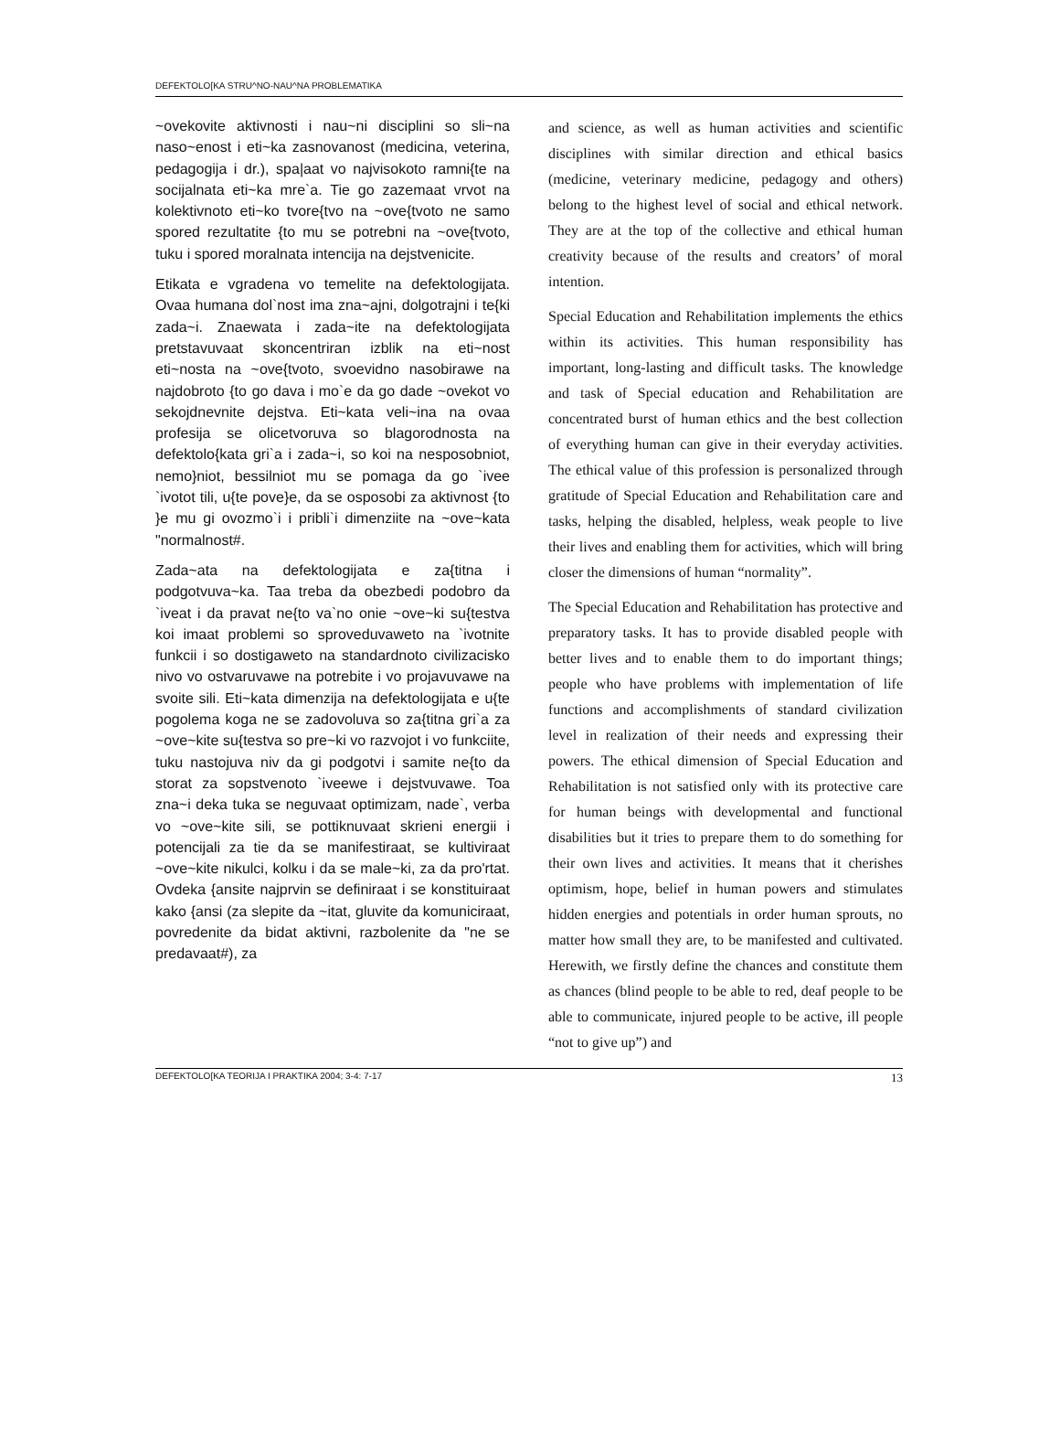DEFEKTOLO[KA STRU^NO-NAU^NA PROBLEMATIKA
~ovekovite aktivnosti i nau~ni disciplini so sli~na naso~enost i eti~ka zasnovanost (medicina, veterina, pedagogija i dr.), spa|aat vo najvisokoto ramni{te na socijalnata eti~ka mre`a. Tie go zazemaat vrvot na kolektivnoto eti~ko tvore{tvo na ~ove{tvoto ne samo spored rezultatite {to mu se potrebni na ~ove{tvoto, tuku i spored moralnata intencija na dejstvenicite.
Etikata e vgradena vo temelite na defektologijata. Ovaa humana dol`nost ima zna~ajni, dolgotrajni i te{ki zada~i. Znaewata i zada~ite na defektologijata pretstavuvaat skoncentriran izblik na eti~nost eti~nosta na ~ove{tvoto, svoevidno nasobirawe na najdobroto {to go dava i mo`e da go dade ~ovekot vo sekojdnevnite dejstva. Eti~kata veli~ina na ovaa profesija se olicetvoruva so blagorodnosta na defektolo{kata gri`a i zada~i, so koi na nesposobniot, nemo}niot, bessilniot mu se pomaga da go `ivee `ivotot tili, u{te pove}e, da se osposobi za aktivnost {to }e mu gi ovozmo`i i pribli`i dimenziite na ~ove~kata "normalnost#.
Zada~ata na defektologijata e za{titna i podgotvuva~ka. Taa treba da obezbedi podobro da `iveat i da pravat ne{to va`no onie ~ove~ki su{testva koi imaat problemi so sproveduvaweto na `ivotnite funkcii i so dostigaweto na standardnoto civilizacisko nivo vo ostvaruvawe na potrebite i vo projavuvawe na svoite sili. Eti~kata dimenzija na defektologijata e u{te pogolema koga ne se zadovoluva so za{titna gri`a za ~ove~kite su{testva so pre~ki vo razvojot i vo funkciite, tuku nastojuva niv da gi podgotvi i samite ne{to da storat za sopstvenoto `iveewe i dejstvuvawe. Toa zna~i deka tuka se neguvaat optimizam, nade`, verba vo ~ove~kite sili, se pottiknuvaat skrieni energii i potencijali za tie da se manifestiraat, se kultiviraat ~ove~kite nikulci, kolku i da se male~ki, za da pro'rtat. Ovdeka {ansite najprvin se definiraat i se konstituiraat kako {ansi (za slepite da ~itat, gluvite da komuniciraat, povredenite da bidat aktivni, razbolenite da "ne se predavaat#), za
and science, as well as human activities and scientific disciplines with similar direction and ethical basics (medicine, veterinary medicine, pedagogy and others) belong to the highest level of social and ethical network. They are at the top of the collective and ethical human creativity because of the results and creators’ of moral intention.
Special Education and Rehabilitation implements the ethics within its activities. This human responsibility has important, long-lasting and difficult tasks. The knowledge and task of Special education and Rehabilitation are concentrated burst of human ethics and the best collection of everything human can give in their everyday activities. The ethical value of this profession is personalized through gratitude of Special Education and Rehabilitation care and tasks, helping the disabled, helpless, weak people to live their lives and enabling them for activities, which will bring closer the dimensions of human “normality”.
The Special Education and Rehabilitation has protective and preparatory tasks. It has to provide disabled people with better lives and to enable them to do important things; people who have problems with implementation of life functions and accomplishments of standard civilization level in realization of their needs and expressing their powers. The ethical dimension of Special Education and Rehabilitation is not satisfied only with its protective care for human beings with developmental and functional disabilities but it tries to prepare them to do something for their own lives and activities. It means that it cherishes optimism, hope, belief in human powers and stimulates hidden energies and potentials in order human sprouts, no matter how small they are, to be manifested and cultivated. Herewith, we firstly define the chances and constitute them as chances (blind people to be able to red, deaf people to be able to communicate, injured people to be active, ill people “not to give up”) and
DEFEKTOLO[KA TEORIJA I PRAKTIKA 2004; 3-4: 7-17 13